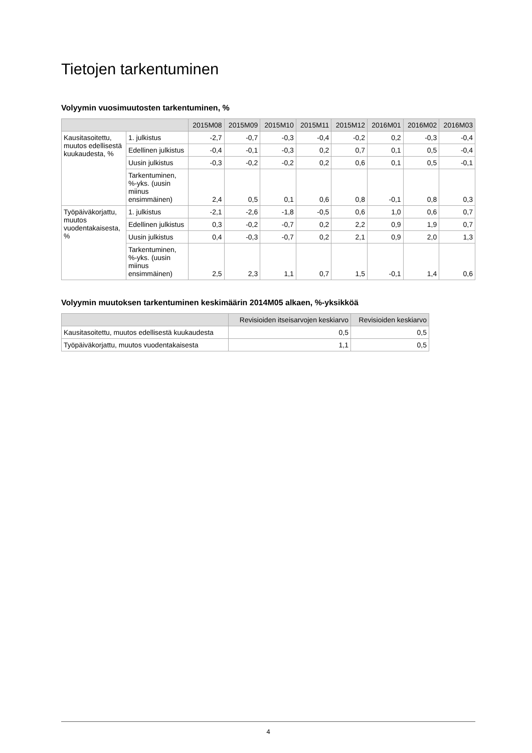Tietojen tarkentuminen
Volyymin vuosimuutosten tarkentuminen, %
| | | 2015M08 | 2015M09 | 2015M10 | 2015M11 | 2015M12 | 2016M01 | 2016M02 | 2016M03 |
| --- | --- | --- | --- | --- | --- | --- | --- | --- | --- |
| Kausitasoitettu, muutos edellisestä kuukaudesta, % | 1. julkistus | -2,7 | -0,7 | -0,3 | -0,4 | -0,2 | 0,2 | -0,3 | -0,4 |
| | Edellinen julkistus | -0,4 | -0,1 | -0,3 | 0,2 | 0,7 | 0,1 | 0,5 | -0,4 |
| | Uusin julkistus | -0,3 | -0,2 | -0,2 | 0,2 | 0,6 | 0,1 | 0,5 | -0,1 |
| | Tarkentuminen, %-yks. (uusin miinus ensimmäinen) | 2,4 | 0,5 | 0,1 | 0,6 | 0,8 | -0,1 | 0,8 | 0,3 |
| Työpäiväkorjattu, muutos vuodentakaisesta, % | 1. julkistus | -2,1 | -2,6 | -1,8 | -0,5 | 0,6 | 1,0 | 0,6 | 0,7 |
| | Edellinen julkistus | 0,3 | -0,2 | -0,7 | 0,2 | 2,2 | 0,9 | 1,9 | 0,7 |
| | Uusin julkistus | 0,4 | -0,3 | -0,7 | 0,2 | 2,1 | 0,9 | 2,0 | 1,3 |
| | Tarkentuminen, %-yks. (uusin miinus ensimmäinen) | 2,5 | 2,3 | 1,1 | 0,7 | 1,5 | -0,1 | 1,4 | 0,6 |
Volyymin muutoksen tarkentuminen keskimäärin 2014M05 alkaen, %-yksikköä
| | Revisioiden itseisarvojen keskiarvo | Revisioiden keskiarvo |
| --- | --- | --- |
| Kausitasoitettu, muutos edellisestä kuukaudesta | 0,5 | 0,5 |
| Työpäiväkorjattu, muutos vuodentakaisesta | 1,1 | 0,5 |
4